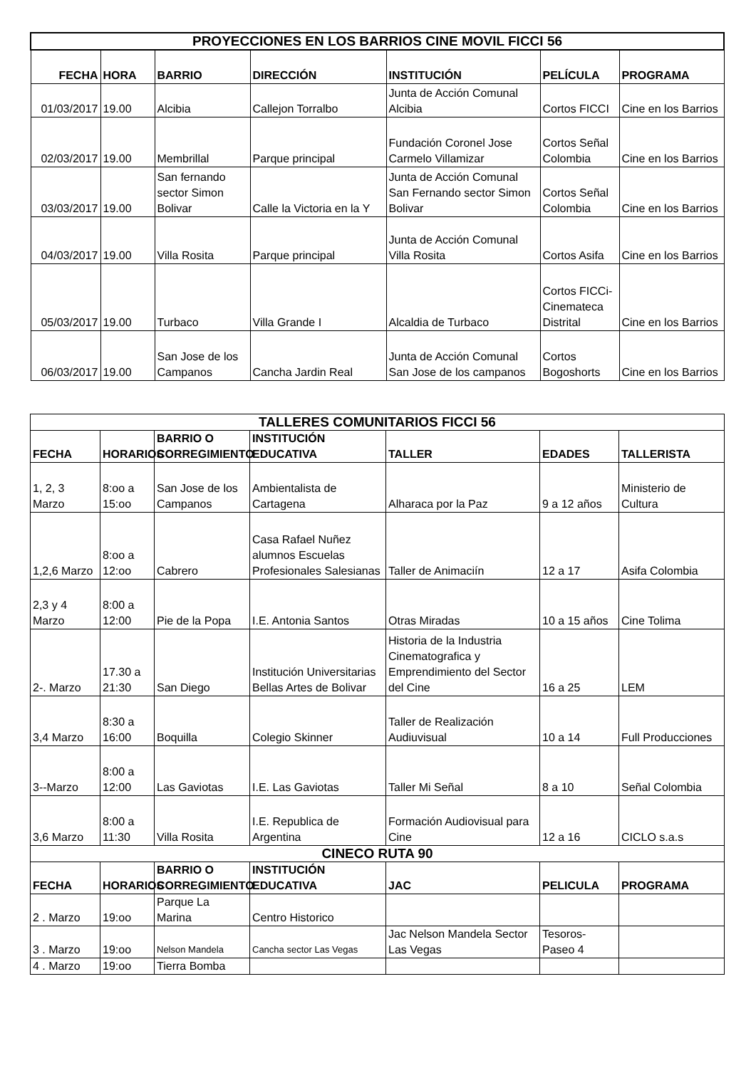| PROYECCIONES EN LOS BARRIOS CINE MOVIL FICCI 56 | | | | | | |
| --- | --- | --- | --- | --- | --- | --- |
| FECHA | HORA | BARRIO | DIRECCIÓN | INSTITUCIÓN | PELÍCULA | PROGRAMA |
| 01/03/2017 | 19.00 | Alcibia | Callejon Torralbo | Junta de Acción Comunal Alcibia | Cortos FICCI | Cine en los Barrios |
| 02/03/2017 | 19.00 | Membrillal | Parque principal | Fundación Coronel Jose Carmelo Villamizar | Cortos Señal Colombia | Cine en los Barrios |
| 03/03/2017 | 19.00 | San fernando sector Simon Bolivar | Calle la Victoria en la Y | Junta de Acción Comunal San Fernando sector Simon Bolivar | Cortos Señal Colombia | Cine en los Barrios |
| 04/03/2017 | 19.00 | Villa Rosita | Parque principal | Junta de Acción Comunal Villa Rosita | Cortos Asifa | Cine en los Barrios |
| 05/03/2017 | 19.00 | Turbaco | Villa Grande I | Alcaldia de Turbaco | Cortos FICCi-Cinemateca Distrital | Cine en los Barrios |
| 06/03/2017 | 19.00 | San Jose de los Campanos | Cancha Jardin Real | Junta de Acción Comunal San Jose de los campanos | Cortos Bogoshorts | Cine en los Barrios |
| TALLERES COMUNITARIOS FICCI 56 | | | | | | |
| --- | --- | --- | --- | --- | --- | --- |
| FECHA | HORARIOS | BARRIO O CORREGIMIENTO | INSTITUCIÓN EDUCATIVA | TALLER | EDADES | TALLERISTA |
| 1, 2, 3 Marzo | 8:oo a 15:oo | San Jose de los Campanos | Ambientalista de Cartagena | Alharaca por la Paz | 9 a 12 años | Ministerio de Cultura |
| 1,2,6 Marzo | 8:oo a 12:oo | Cabrero | Casa Rafael Nuñez alumnos Escuelas Profesionales Salesianas | Taller de Animaciín | 12 a 17 | Asifa Colombia |
| 2,3 y 4 Marzo | 8:00 a 12:00 | Pie de la Popa | I.E. Antonia Santos | Otras Miradas | 10 a 15 años | Cine Tolima |
| 2-. Marzo | 17.30 a 21:30 | San Diego | Institución Universitarias Bellas Artes de Bolivar | Historia de la Industria Cinematografica y Emprendimiento del Sector del Cine | 16 a 25 | LEM |
| 3,4 Marzo | 8:30 a 16:00 | Boquilla | Colegio Skinner | Taller de Realización Audiuvisual | 10 a 14 | Full Producciones |
| 3--Marzo | 8:00 a 12:00 | Las Gaviotas | I.E. Las Gaviotas | Taller Mi Señal | 8 a 10 | Señal Colombia |
| 3,6 Marzo | 8:00 a 11:30 | Villa Rosita | I.E. Republica de Argentina | Formación Audiovisual para Cine | 12 a 16 | CICLO s.a.s |
| CINECO RUTA 90 | | | | | | |
| FECHA | HORARIOS | BARRIO O CORREGIMIENTO | INSTITUCIÓN EDUCATIVA | JAC | PELICULA | PROGRAMA |
| 2 . Marzo | 19:oo | Parque La Marina | Centro Historico | | | |
| 3 . Marzo | 19:oo | Nelson Mandela | Cancha sector Las Vegas | Jac Nelson Mandela Sector Las Vegas | Tesoros-Paseo 4 | |
| 4 . Marzo | 19:oo | Tierra Bomba | | | | |